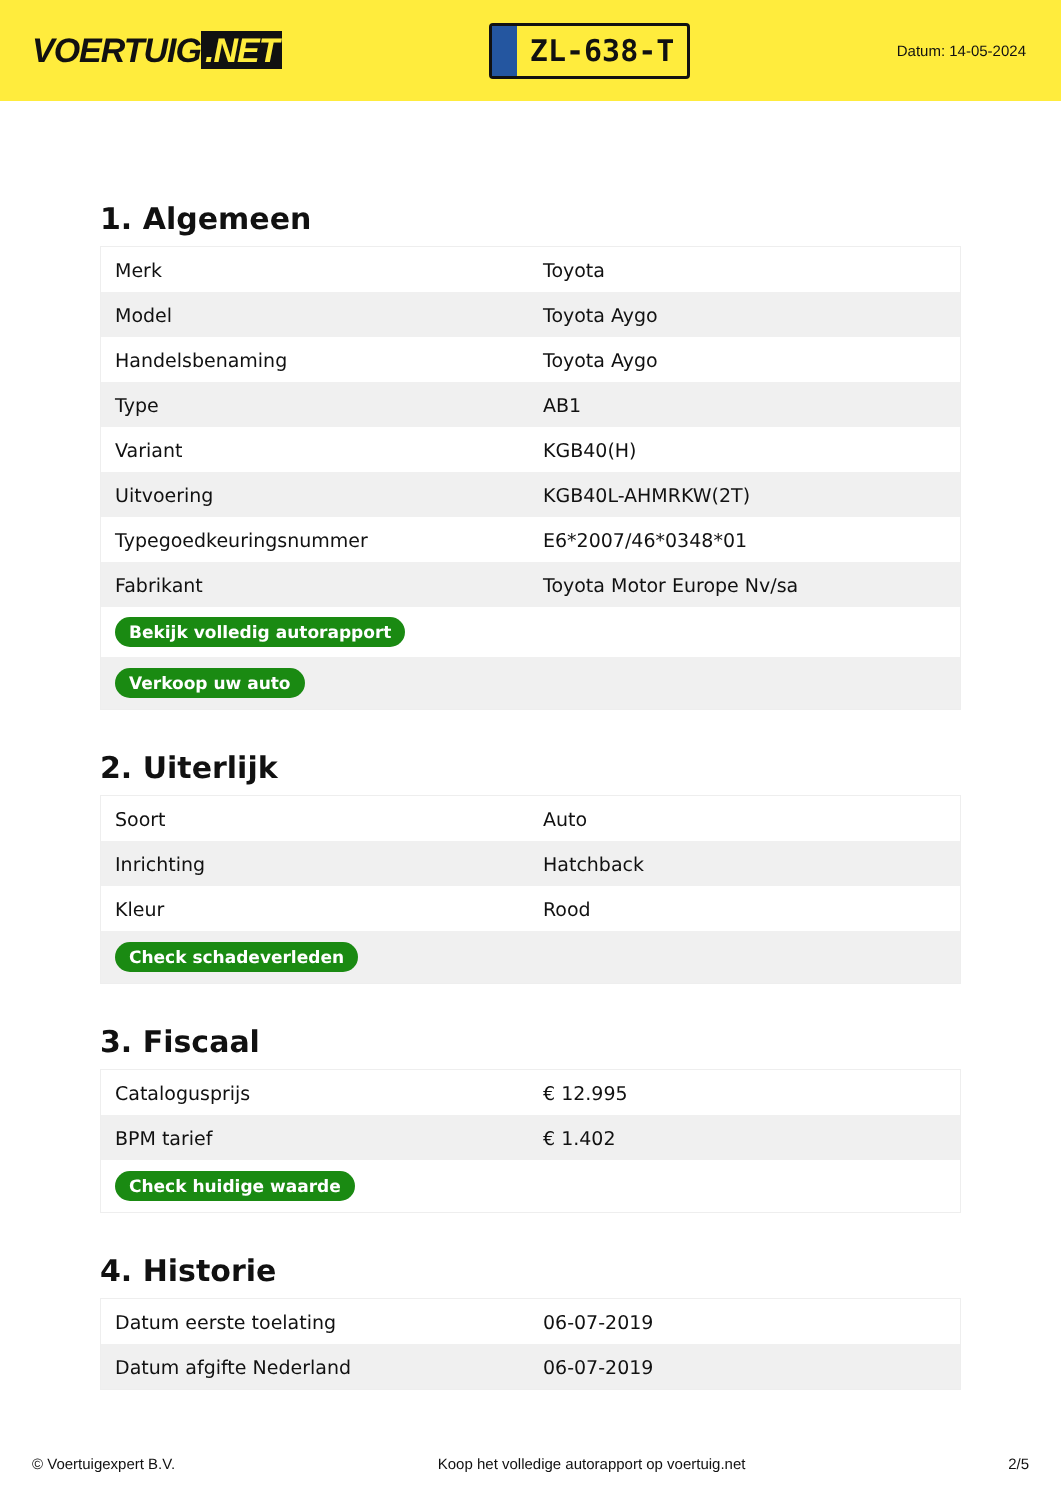VOERTUIG.NET
ZL-638-T
Datum: 14-05-2024
1. Algemeen
| Merk | Toyota |
| Model | Toyota Aygo |
| Handelsbenaming | Toyota Aygo |
| Type | AB1 |
| Variant | KGB40(H) |
| Uitvoering | KGB40L-AHMRKW(2T) |
| Typegoedkeuringsnummer | E6*2007/46*0348*01 |
| Fabrikant | Toyota Motor Europe Nv/sa |
| Bekijk volledig autorapport | |
| Verkoop uw auto | |
2. Uiterlijk
| Soort | Auto |
| Inrichting | Hatchback |
| Kleur | Rood |
| Check schadeverleden | |
3. Fiscaal
| Catalogusprijs | € 12.995 |
| BPM tarief | € 1.402 |
| Check huidige waarde | |
4. Historie
| Datum eerste toelating | 06-07-2019 |
| Datum afgifte Nederland | 06-07-2019 |
© Voertuigexpert B.V. Koop het volledige autorapport op voertuig.net 2/5